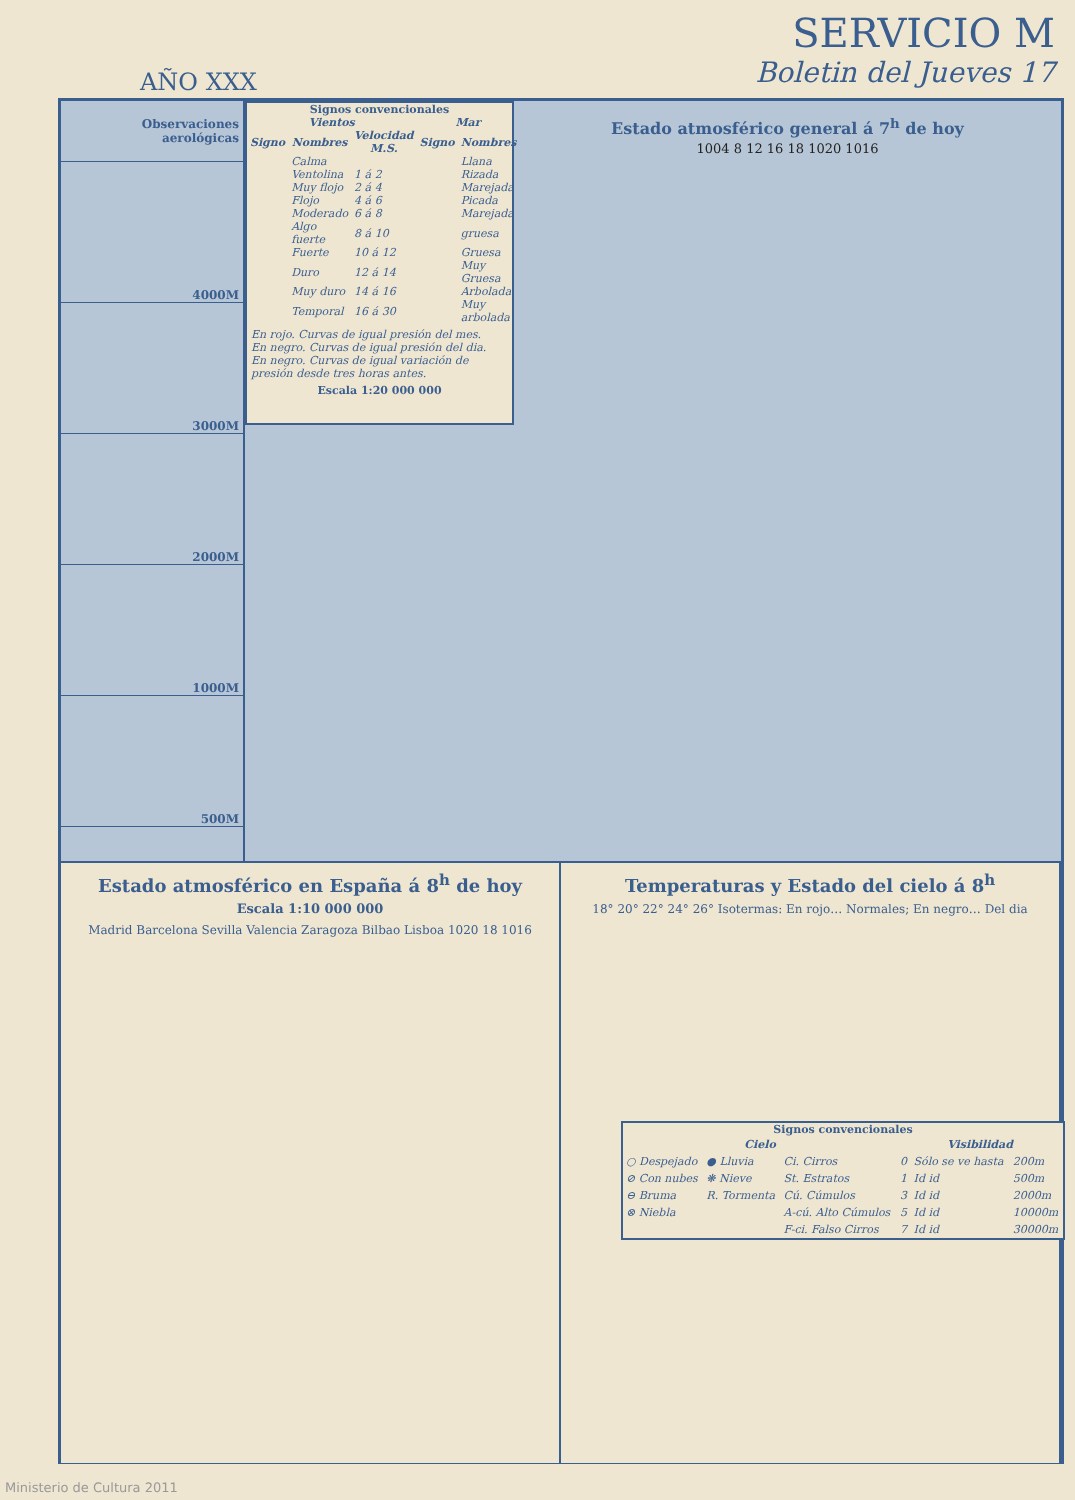AÑO XXX
SERVICIO M
Boletin del Jueves 17
Observaciones aerológicas
4000M
3000M
2000M
1000M
500M
Signos convencionales
| Vientos | | | Mar | |
| --- | --- | --- | --- | --- |
| Signo | Nombres | Velocidad M.S. | Signo | Nombres |
| | Calma | | | Llana |
| | Ventolina | 1 á 2 | | Rizada |
| | Muy flojo | 2 á 4 | | Marejada |
| | Flojo | 4 á 6 | | Picada |
| | Moderado | 6 á 8 | | Marejada |
| | Algo fuerte | 8 á 10 | | gruesa |
| | Fuerte | 10 á 12 | | Gruesa |
| | Duro | 12 á 14 | | Muy Gruesa |
| | Muy duro | 14 á 16 | | Arbolada |
| | Temporal | 16 á 30 | | Muy arbolada |
En rojo. Curvas de igual presión del mes.
En negro. Curvas de igual presión del dia.
En negro. Curvas de igual variación de presión desde tres horas antes.
Escala 1:20 000 000
Estado atmosférico general á 7<sup>h</sup> de hoy
1004 8 12 16 18 1020 1016
Estado atmosférico en España á 8<sup>h</sup> de hoy
Escala 1:10 000 000
Madrid Barcelona Sevilla Valencia Zaragoza Bilbao Lisboa 1020 18 1016
Temperaturas y Estado del cielo á 8<sup>h</sup>
18° 20° 22° 24° 26° Isotermas: En rojo… Normales; En negro… Del dia
Signos convencionales
| Cielo | | | Visibilidad | | |
| --- | --- | --- | --- | --- | --- |
| ○ Despejado | ● Lluvia | Ci. Cirros | 0 | Sólo se ve hasta | 200m |
| ⊘ Con nubes | ❋ Nieve | St. Estratos | 1 | Id id | 500m |
| ⊖ Bruma | R. Tormenta | Cú. Cúmulos | 3 | Id id | 2000m |
| ⊗ Niebla | | A-cú. Alto Cúmulos | 5 | Id id | 10000m |
| | | F-ci. Falso Cirros | 7 | Id id | 30000m |
Ministerio de Cultura 2011